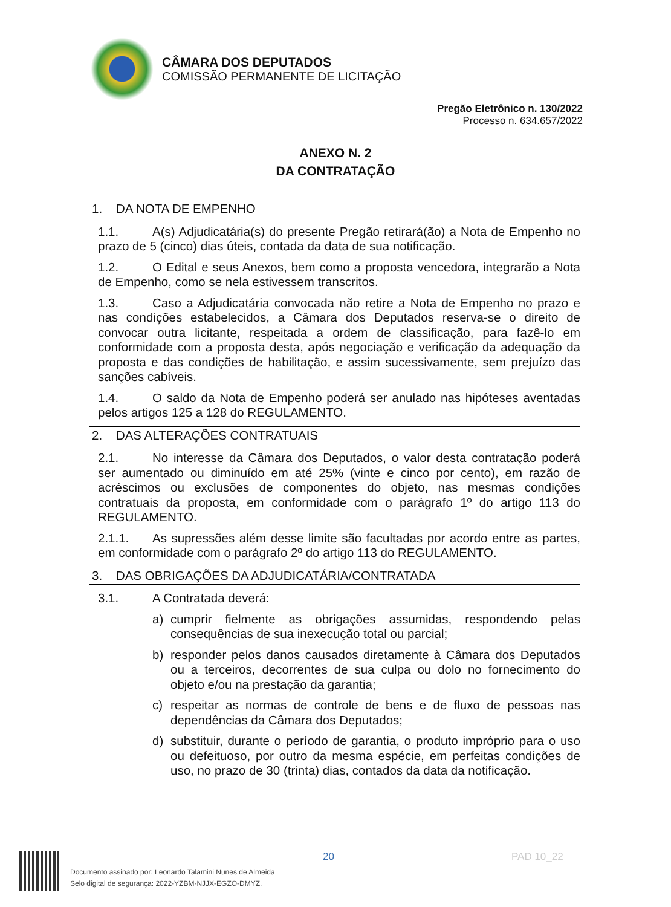CÂMARA DOS DEPUTADOS
COMISSÃO PERMANENTE DE LICITAÇÃO
Pregão Eletrônico n. 130/2022
Processo n. 634.657/2022
ANEXO N. 2
DA CONTRATAÇÃO
1. DA NOTA DE EMPENHO
1.1. A(s) Adjudicatária(s) do presente Pregão retirará(ão) a Nota de Empenho no prazo de 5 (cinco) dias úteis, contada da data de sua notificação.
1.2. O Edital e seus Anexos, bem como a proposta vencedora, integrarão a Nota de Empenho, como se nela estivessem transcritos.
1.3. Caso a Adjudicatária convocada não retire a Nota de Empenho no prazo e nas condições estabelecidos, a Câmara dos Deputados reserva-se o direito de convocar outra licitante, respeitada a ordem de classificação, para fazê-lo em conformidade com a proposta desta, após negociação e verificação da adequação da proposta e das condições de habilitação, e assim sucessivamente, sem prejuízo das sanções cabíveis.
1.4. O saldo da Nota de Empenho poderá ser anulado nas hipóteses aventadas pelos artigos 125 a 128 do REGULAMENTO.
2. DAS ALTERAÇÕES CONTRATUAIS
2.1. No interesse da Câmara dos Deputados, o valor desta contratação poderá ser aumentado ou diminuído em até 25% (vinte e cinco por cento), em razão de acréscimos ou exclusões de componentes do objeto, nas mesmas condições contratuais da proposta, em conformidade com o parágrafo 1º do artigo 113 do REGULAMENTO.
2.1.1. As supressões além desse limite são facultadas por acordo entre as partes, em conformidade com o parágrafo 2º do artigo 113 do REGULAMENTO.
3. DAS OBRIGAÇÕES DA ADJUDICATÁRIA/CONTRATADA
3.1. A Contratada deverá:
a) cumprir fielmente as obrigações assumidas, respondendo pelas consequências de sua inexecução total ou parcial;
b) responder pelos danos causados diretamente à Câmara dos Deputados ou a terceiros, decorrentes de sua culpa ou dolo no fornecimento do objeto e/ou na prestação da garantia;
c) respeitar as normas de controle de bens e de fluxo de pessoas nas dependências da Câmara dos Deputados;
d) substituir, durante o período de garantia, o produto impróprio para o uso ou defeituoso, por outro da mesma espécie, em perfeitas condições de uso, no prazo de 30 (trinta) dias, contados da data da notificação.
20 PAD 10_22
Documento assinado por: Leonardo Talamini Nunes de Almeida
Selo digital de segurança: 2022-YZBM-NJJX-EGZO-DMYZ.